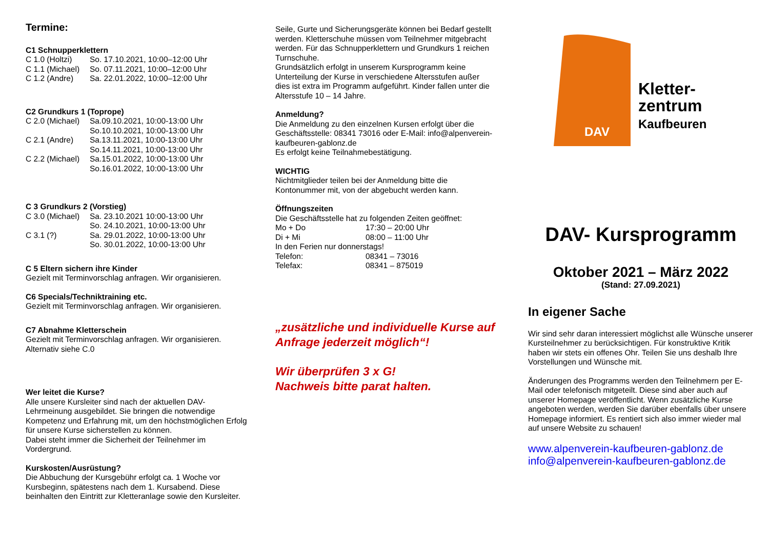Termine:
C1 Schnupperklettern
| C 1.0 (Holtzi) | So. 17.10.2021, 10:00–12:00 Uhr |
| C 1.1 (Michael) | So. 07.11.2021, 10:00–12:00 Uhr |
| C 1.2 (Andre) | Sa. 22.01.2022, 10:00–12:00 Uhr |
C2 Grundkurs 1 (Toprope)
| C 2.0 (Michael) | Sa.09.10.2021, 10:00-13:00 Uhr So.10.10.2021, 10:00-13:00 Uhr |
| C 2.1 (Andre) | Sa.13.11.2021, 10:00-13:00 Uhr So.14.11.2021, 10:00-13:00 Uhr |
| C 2.2 (Michael) | Sa.15.01.2022, 10:00-13:00 Uhr So.16.01.2022, 10:00-13:00 Uhr |
C 3 Grundkurs 2 (Vorstieg)
| C 3.0 (Michael) | Sa. 23.10.2021 10:00-13:00 Uhr So. 24.10.2021, 10:00-13:00 Uhr |
| C 3.1 (?) | Sa. 29.01.2022, 10:00-13:00 Uhr So. 30.01.2022, 10:00-13:00 Uhr |
C 5 Eltern sichern ihre Kinder
Gezielt mit Terminvorschlag anfragen. Wir organisieren.
C6 Specials/Techniktraining etc.
Gezielt mit Terminvorschlag anfragen. Wir organisieren.
C7 Abnahme Kletterschein
Gezielt mit Terminvorschlag anfragen. Wir organisieren.
Alternativ siehe C.0
Wer leitet die Kurse?
Alle unsere Kursleiter sind nach der aktuellen DAV-Lehrmeinung ausgebildet. Sie bringen die notwendige Kompetenz und Erfahrung mit, um den höchstmöglichen Erfolg für unsere Kurse sicherstellen zu können.
Dabei steht immer die Sicherheit der Teilnehmer im Vordergrund.
Kurskosten/Ausrüstung?
Die Abbuchung der Kursgebühr erfolgt ca. 1 Woche vor Kursbeginn, spätestens nach dem 1. Kursabend. Diese beinhalten den Eintritt zur Kletteranlage sowie den Kursleiter.
Seile, Gurte und Sicherungsgeräte können bei Bedarf gestellt werden. Kletterschuhe müssen vom Teilnehmer mitgebracht werden. Für das Schnupperklettern und Grundkurs 1 reichen Turnschuhe.
Grundsätzlich erfolgt in unserem Kursprogramm keine Unterteilung der Kurse in verschiedene Altersstufen außer dies ist extra im Programm aufgeführt. Kinder fallen unter die Altersstufe 10 – 14 Jahre.
Anmeldung?
Die Anmeldung zu den einzelnen Kursen erfolgt über die Geschäftsstelle: 08341 73016 oder E-Mail: info@alpenverein-kaufbeuren-gablonz.de
Es erfolgt keine Teilnahmebestätigung.
WICHTIG
Nichtmitglieder teilen bei der Anmeldung bitte die Kontonummer mit, von der abgebucht werden kann.
Öffnungszeiten
Die Geschäftsstelle hat zu folgenden Zeiten geöffnet:
| Mo + Do | 17:30 – 20:00 Uhr |
| Di + Mi | 08:00 – 11:00 Uhr |
| In den Ferien nur donnerstags! | |
| Telefon: | 08341 – 73016 |
| Telefax: | 08341 – 875019 |
„zusätzliche und individuelle Kurse auf Anfrage jederzeit möglich“!
Wir überprüfen 3 x G!
Nachweis bitte parat halten.
DAV
Kletter-
zentrum
Kaufbeuren
DAV- Kursprogramm
Oktober 2021 – März 2022
(Stand: 27.09.2021)
In eigener Sache
Wir sind sehr daran interessiert möglichst alle Wünsche unserer Kursteilnehmer zu berücksichtigen. Für konstruktive Kritik haben wir stets ein offenes Ohr. Teilen Sie uns deshalb Ihre Vorstellungen und Wünsche mit.
Änderungen des Programms werden den Teilnehmern per E-Mail oder telefonisch mitgeteilt. Diese sind aber auch auf unserer Homepage veröffentlicht. Wenn zusätzliche Kurse angeboten werden, werden Sie darüber ebenfalls über unsere Homepage informiert. Es rentiert sich also immer wieder mal auf unsere Website zu schauen!
www.alpenverein-kaufbeuren-gablonz.de
info@alpenverein-kaufbeuren-gablonz.de